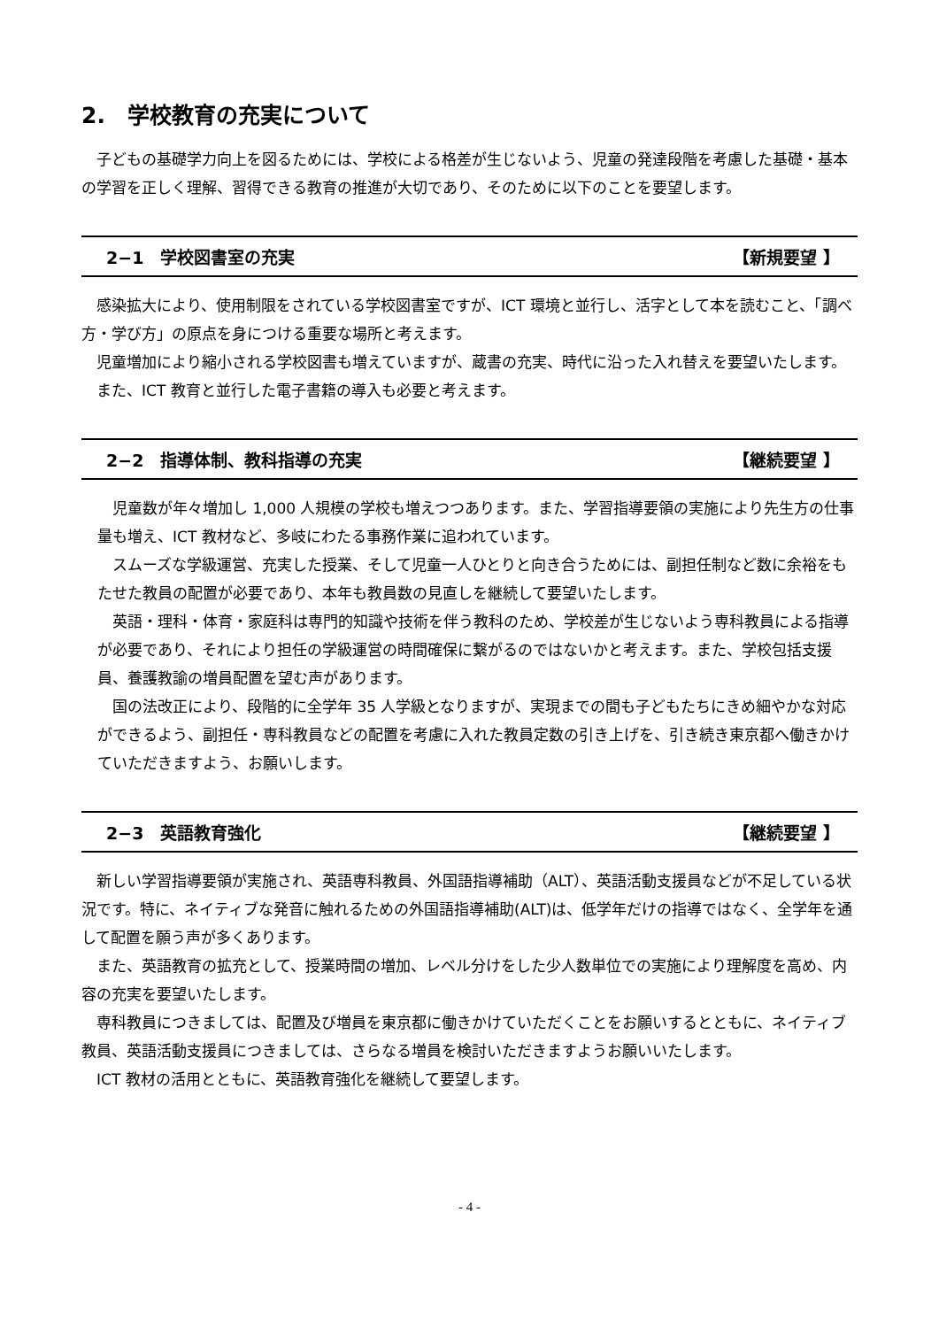2.　学校教育の充実について
子どもの基礎学力向上を図るためには、学校による格差が生じないよう、児童の発達段階を考慮した基礎・基本の学習を正しく理解、習得できる教育の推進が大切であり、そのために以下のことを要望します。
2−1　学校図書室の充実 【新規要望 】
感染拡大により、使用制限をされている学校図書室ですが、ICT 環境と並行し、活字として本を読むこと、「調べ方・学び方」の原点を身につける重要な場所と考えます。
児童増加により縮小される学校図書も増えていますが、蔵書の充実、時代に沿った入れ替えを要望いたします。
また、ICT 教育と並行した電子書籍の導入も必要と考えます。
2−2　指導体制、教科指導の充実 【継続要望 】
児童数が年々増加し 1,000 人規模の学校も増えつつあります。また、学習指導要領の実施により先生方の仕事量も増え、ICT 教材など、多岐にわたる事務作業に追われています。
スムーズな学級運営、充実した授業、そして児童一人ひとりと向き合うためには、副担任制など数に余裕をもたせた教員の配置が必要であり、本年も教員数の見直しを継続して要望いたします。
英語・理科・体育・家庭科は専門的知識や技術を伴う教科のため、学校差が生じないよう専科教員による指導が必要であり、それにより担任の学級運営の時間確保に繋がるのではないかと考えます。また、学校包括支援員、養護教諭の増員配置を望む声があります。
国の法改正により、段階的に全学年 35 人学級となりますが、実現までの間も子どもたちにきめ細やかな対応ができるよう、副担任・専科教員などの配置を考慮に入れた教員定数の引き上げを、引き続き東京都へ働きかけていただきますよう、お願いします。
2−3　英語教育強化 【継続要望 】
新しい学習指導要領が実施され、英語専科教員、外国語指導補助（ALT）、英語活動支援員などが不足している状況です。特に、ネイティブな発音に触れるための外国語指導補助(ALT)は、低学年だけの指導ではなく、全学年を通して配置を願う声が多くあります。
また、英語教育の拡充として、授業時間の増加、レベル分けをした少人数単位での実施により理解度を高め、内容の充実を要望いたします。
専科教員につきましては、配置及び増員を東京都に働きかけていただくことをお願いするとともに、ネイティブ教員、英語活動支援員につきましては、さらなる増員を検討いただきますようお願いいたします。
ICT 教材の活用とともに、英語教育強化を継続して要望します。
- 4 -